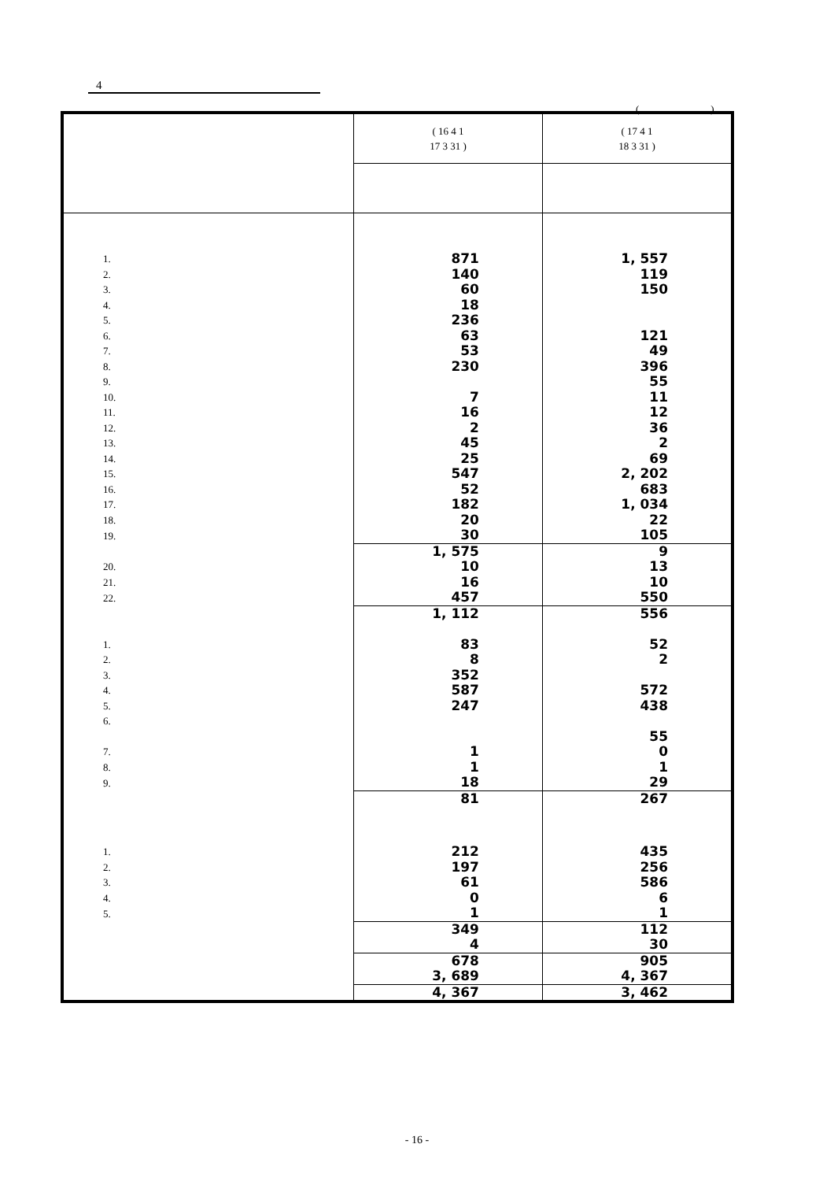4
(　　　　　　　)
| | ( 16 4 1 17 3 31 ) | ( 17 4 1 18 3 31 ) |
| 1. | 871 | 1, 557 |
| 2. | 140 | 119 |
| 3. | 60 | 150 |
| 4. | 18 | |
| 5. | 236 | |
| 6. | 63 | 121 |
| 7. | 53 | 49 |
| 8. | 230 | 396 |
| 9. | | 55 |
| 10. | 7 | 11 |
| 11. | 16 | 12 |
| 12. | 2 | 36 |
| 13. | 45 | 2 |
| 14. | 25 | 69 |
| 15. | 547 | 2, 202 |
| 16. | 52 | 683 |
| 17. | 182 | 1, 034 |
| 18. | 20 | 22 |
| 19. | 30 | 105 |
| | 1, 575 | 9 |
| 20. | 10 | 13 |
| 21. | 16 | 10 |
| 22. | 457 | 550 |
| | 1, 112 | 556 |
| 1. | 83 | 52 |
| 2. | 8 | 2 |
| 3. | 352 | |
| 4. | 587 | 572 |
| 5. | 247 | 438 |
| 6. | | |
| | | 55 |
| 7. | 1 | 0 |
| 8. | 1 | 1 |
| 9. | 18 | 29 |
| | 81 | 267 |
| 1. | 212 | 435 |
| 2. | 197 | 256 |
| 3. | 61 | 586 |
| 4. | 0 | 6 |
| 5. | 1 | 1 |
| | 349 | 112 |
| | 4 | 30 |
| | 678 | 905 |
| | 3, 689 | 4, 367 |
| | 4, 367 | 3, 462 |
- 16 -